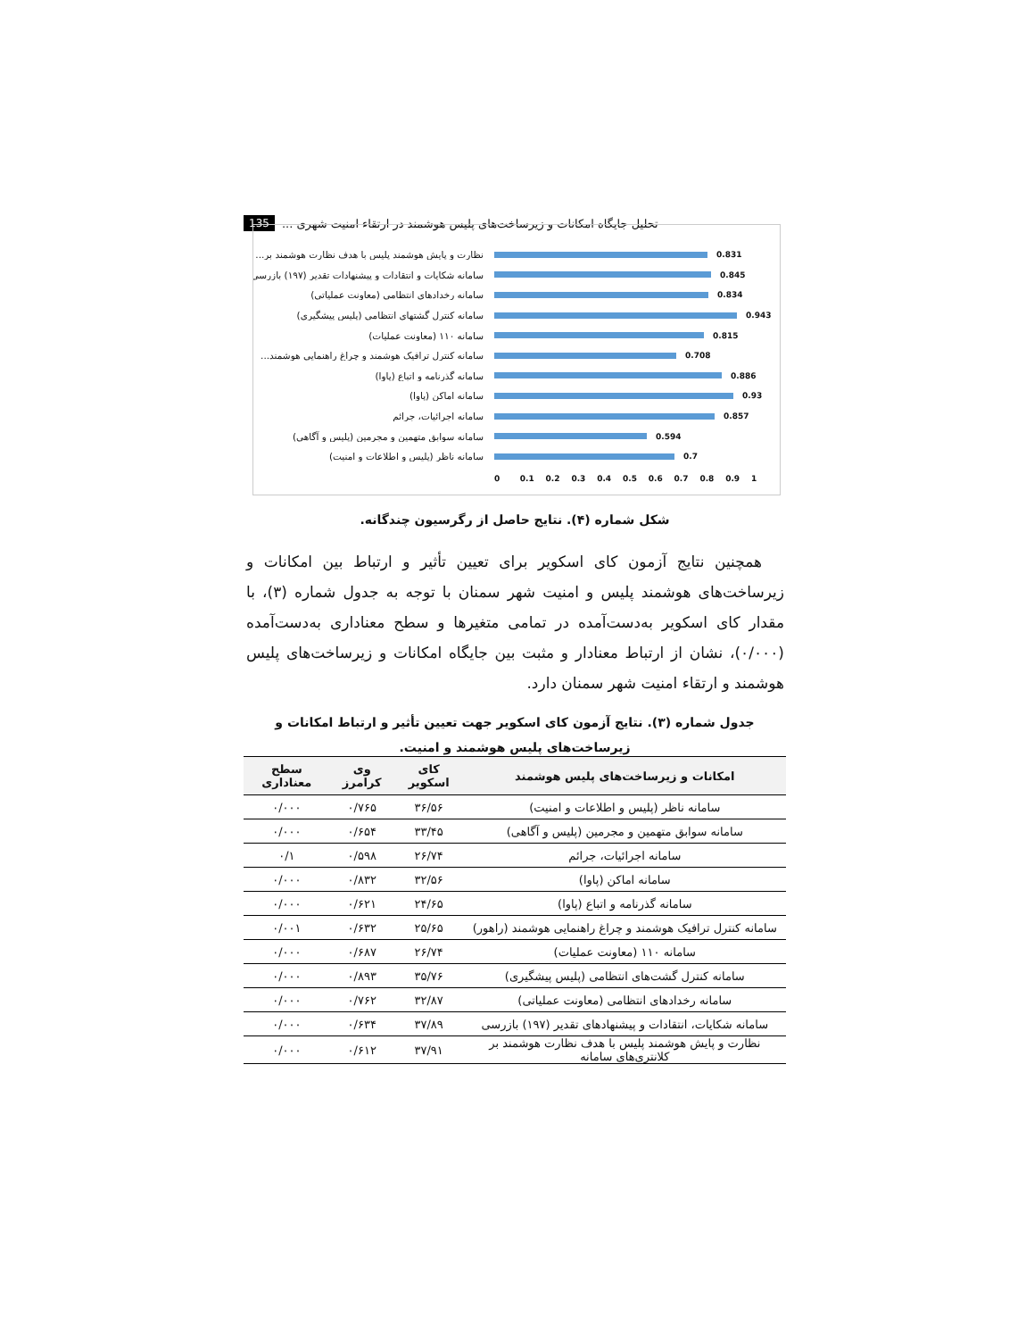135 تحلیل جایگاه امکانات و زیرساخت‌های پلیس هوشمند در ارتقاء امنیت شهری ...
نظارت و پایش هوشمند پلیس با هدف نظارت هوشمند بر...
0.831
سامانه شکایات و انتقادات و پیشنهادات تقدیر (۱۹۷) بازرسی
0.845
سامانه رخدادهای انتظامی (معاونت عملیاتی)
0.834
سامانه کنترل گشتهای انتظامی (پلیس پیشگیری)
0.943
سامانه ۱۱۰ (معاونت عملیات)
0.815
سامانه کنترل ترافیک هوشمند و چراغ راهنمایی هوشمند...
0.708
سامانه گذرنامه و اتباع (پاوا)
0.886
سامانه اماکن (پاوا)
0.93
سامانه اجرائیات، جرائم
0.857
سامانه سوابق متهمین و مجرمین (پلیس و آگاهی)
0.594
سامانه ناظر (پلیس و اطلاعات و امنیت)
0.7
0 0.1 0.2 0.3 0.4 0.5 0.6 0.7 0.8 0.9 1
شکل شماره (۴). نتایج حاصل از رگرسیون چندگانه.
همچنین نتایج آزمون کای اسکویر برای تعیین تأثیر و ارتباط بین امکانات و زیرساخت‌های هوشمند پلیس و امنیت شهر سمنان با توجه به جدول شماره (۳)، با مقدار کای اسکویر به‌دست‌آمده در تمامی متغیرها و سطح معناداری به‌دست‌آمده (۰/۰۰۰)، نشان از ارتباط معنادار و مثبت بین جایگاه امکانات و زیرساخت‌های پلیس هوشمند و ارتقاء امنیت شهر سمنان دارد.
جدول شماره (۳). نتایج آزمون کای اسکویر جهت تعیین تأثیر و ارتباط امکانات و زیرساخت‌های پلیس هوشمند و امنیت.
| امکانات و زیرساخت‌های پلیس هوشمند | کای اسکویر | وی کرامرز | سطح معناداری |
| --- | --- | --- | --- |
| سامانه ناظر (پلیس و اطلاعات و امنیت) | ۳۶/۵۶ | ۰/۷۶۵ | ۰/۰۰۰ |
| سامانه سوابق متهمین و مجرمین (پلیس و آگاهی) | ۳۳/۴۵ | ۰/۶۵۴ | ۰/۰۰۰ |
| سامانه اجرائیات، جرائم | ۲۶/۷۴ | ۰/۵۹۸ | ۰/۱ |
| سامانه اماکن (پاوا) | ۳۲/۵۶ | ۰/۸۳۲ | ۰/۰۰۰ |
| سامانه گذرنامه و اتباع (پاوا) | ۲۴/۶۵ | ۰/۶۲۱ | ۰/۰۰۰ |
| سامانه کنترل ترافیک هوشمند و چراغ راهنمایی هوشمند (راهور) | ۲۵/۶۵ | ۰/۶۳۲ | ۰/۰۰۱ |
| سامانه ۱۱۰ (معاونت عملیات) | ۲۶/۷۴ | ۰/۶۸۷ | ۰/۰۰۰ |
| سامانه کنترل گشت‌های انتظامی (پلیس پیشگیری) | ۳۵/۷۶ | ۰/۸۹۳ | ۰/۰۰۰ |
| سامانه رخدادهای انتظامی (معاونت عملیاتی) | ۳۲/۸۷ | ۰/۷۶۲ | ۰/۰۰۰ |
| سامانه شکایات، انتقادات و پیشنهادهای تقدیر (۱۹۷) بازرسی | ۳۷/۸۹ | ۰/۶۳۴ | ۰/۰۰۰ |
| نظارت و پایش هوشمند پلیس با هدف نظارت هوشمند بر کلانتری‌های سامانه | ۳۷/۹۱ | ۰/۶۱۲ | ۰/۰۰۰ |